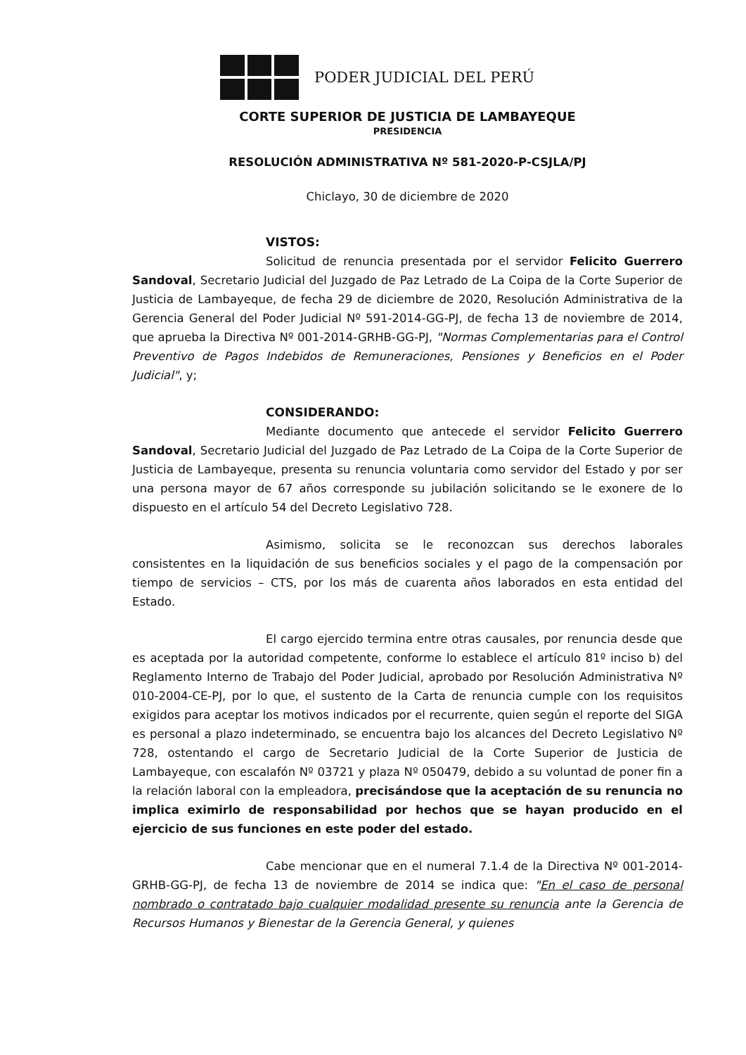PODER JUDICIAL DEL PERÚ
CORTE SUPERIOR DE JUSTICIA DE LAMBAYEQUE
PRESIDENCIA
RESOLUCIÓN ADMINISTRATIVA Nº 581-2020-P-CSJLA/PJ
Chiclayo, 30 de diciembre de 2020
VISTOS:
Solicitud de renuncia presentada por el servidor Felicito Guerrero Sandoval, Secretario Judicial del Juzgado de Paz Letrado de La Coipa de la Corte Superior de Justicia de Lambayeque, de fecha 29 de diciembre de 2020, Resolución Administrativa de la Gerencia General del Poder Judicial Nº 591-2014-GG-PJ, de fecha 13 de noviembre de 2014, que aprueba la Directiva Nº 001-2014-GRHB-GG-PJ, "Normas Complementarias para el Control Preventivo de Pagos Indebidos de Remuneraciones, Pensiones y Beneficios en el Poder Judicial", y;
CONSIDERANDO:
Mediante documento que antecede el servidor Felicito Guerrero Sandoval, Secretario Judicial del Juzgado de Paz Letrado de La Coipa de la Corte Superior de Justicia de Lambayeque, presenta su renuncia voluntaria como servidor del Estado y por ser una persona mayor de 67 años corresponde su jubilación solicitando se le exonere de lo dispuesto en el artículo 54 del Decreto Legislativo 728.
Asimismo, solicita se le reconozcan sus derechos laborales consistentes en la liquidación de sus beneficios sociales y el pago de la compensación por tiempo de servicios – CTS, por los más de cuarenta años laborados en esta entidad del Estado.
El cargo ejercido termina entre otras causales, por renuncia desde que es aceptada por la autoridad competente, conforme lo establece el artículo 81º inciso b) del Reglamento Interno de Trabajo del Poder Judicial, aprobado por Resolución Administrativa Nº 010-2004-CE-PJ, por lo que, el sustento de la Carta de renuncia cumple con los requisitos exigidos para aceptar los motivos indicados por el recurrente, quien según el reporte del SIGA es personal a plazo indeterminado, se encuentra bajo los alcances del Decreto Legislativo Nº 728, ostentando el cargo de Secretario Judicial de la Corte Superior de Justicia de Lambayeque, con escalafón Nº 03721 y plaza Nº 050479, debido a su voluntad de poner fin a la relación laboral con la empleadora, precisándose que la aceptación de su renuncia no implica eximirlo de responsabilidad por hechos que se hayan producido en el ejercicio de sus funciones en este poder del estado.
Cabe mencionar que en el numeral 7.1.4 de la Directiva Nº 001-2014-GRHB-GG-PJ, de fecha 13 de noviembre de 2014 se indica que: "En el caso de personal nombrado o contratado bajo cualquier modalidad presente su renuncia ante la Gerencia de Recursos Humanos y Bienestar de la Gerencia General, y quienes